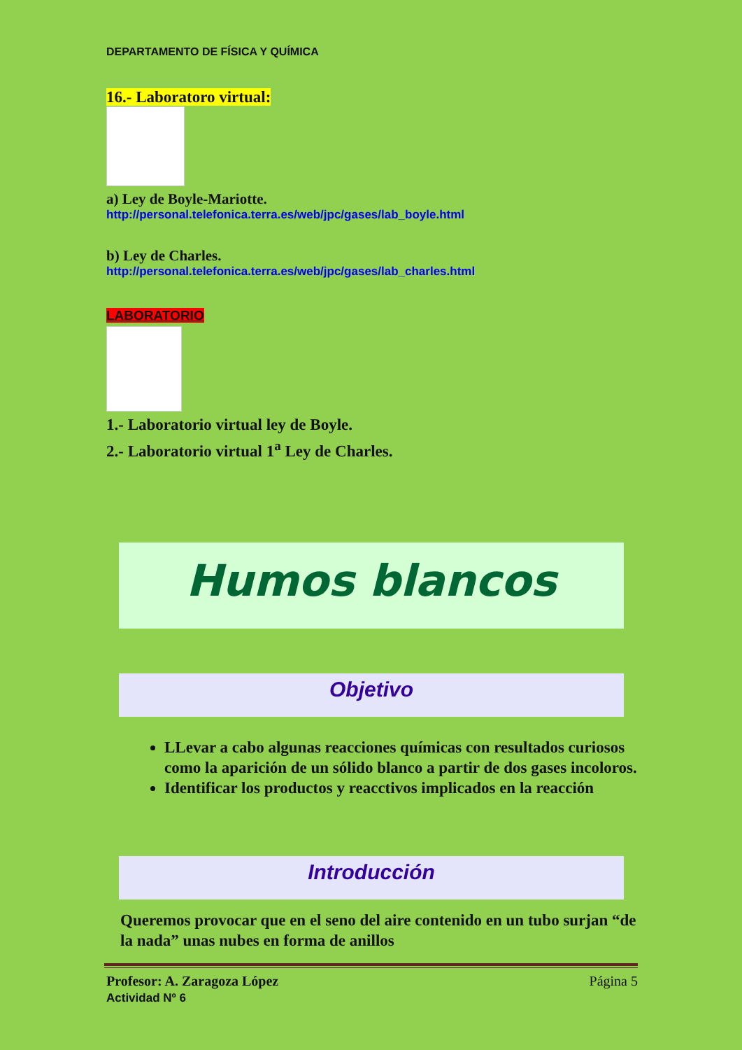DEPARTAMENTO DE FÍSICA Y QUÍMICA
16.- Laboratoro virtual:
a) Ley de Boyle-Mariotte.
http://personal.telefonica.terra.es/web/jpc/gases/lab_boyle.html
b) Ley de Charles.
http://personal.telefonica.terra.es/web/jpc/gases/lab_charles.html
LABORATORIO
1.- Laboratorio virtual ley de Boyle.
2.- Laboratorio virtual 1<sup>a</sup> Ley de Charles.
Humos blancos
Objetivo
LLevar a cabo algunas reacciones químicas con resultados curiosos como la aparición de un sólido blanco a partir de dos gases incoloros.
Identificar los productos y reacctivos implicados en la reacción
Introducción
Queremos provocar que en el seno del aire contenido en un tubo surjan “de la nada” unas nubes en forma de anillos
Profesor: A. Zaragoza López Página 5
Actividad Nº 6